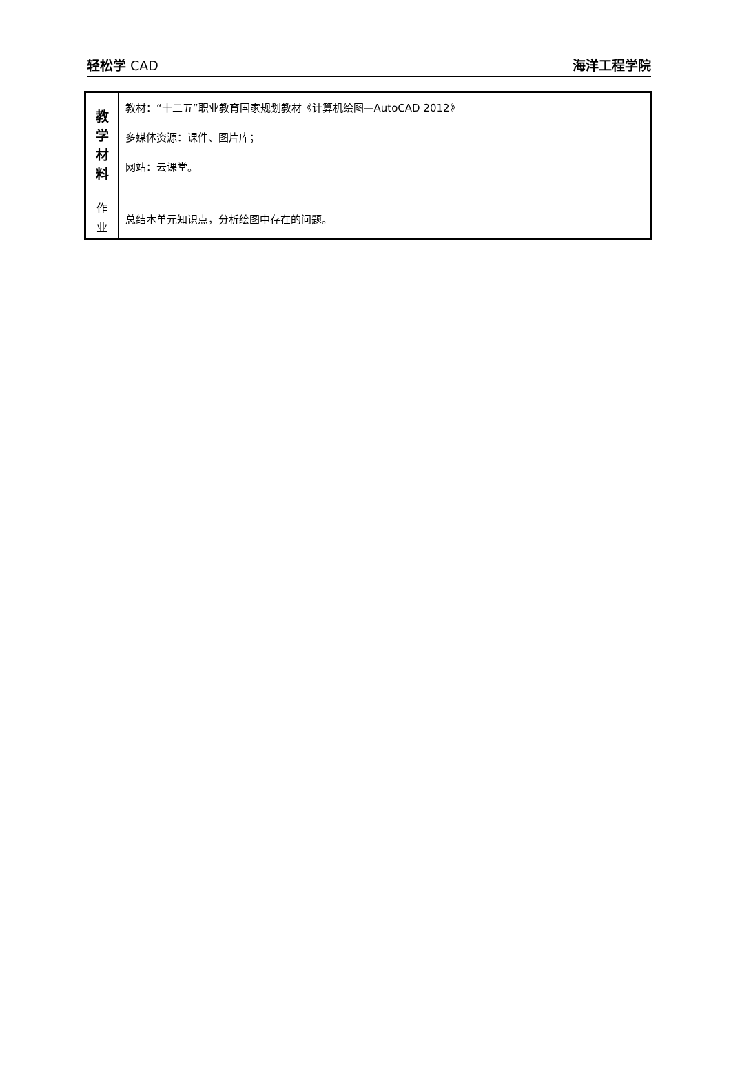轻松学 CAD 海洋工程学院
| 教 学 材 料 | 教材：“十二五”职业教育国家规划教材《计算机绘图—AutoCAD 2012》 多媒体资源：课件、图片库； 网站：云课堂。 |
| 作 业 | 总结本单元知识点，分析绘图中存在的问题。 |